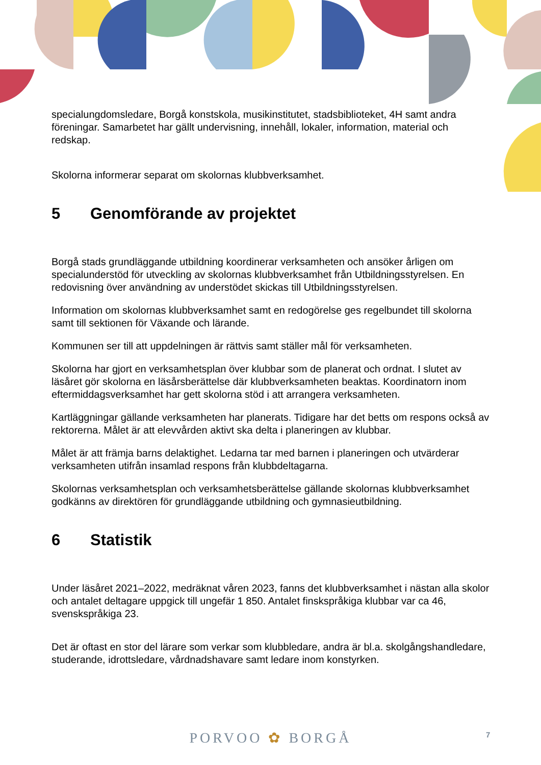specialungdomsledare, Borgå konstskola, musikinstitutet, stadsbiblioteket, 4H samt andra föreningar. Samarbetet har gällt undervisning, innehåll, lokaler, information, material och redskap.
Skolorna informerar separat om skolornas klubbverksamhet.
5 Genomförande av projektet
Borgå stads grundläggande utbildning koordinerar verksamheten och ansöker årligen om specialunderstöd för utveckling av skolornas klubbverksamhet från Utbildningsstyrelsen. En redovisning över användning av understödet skickas till Utbildningsstyrelsen.
Information om skolornas klubbverksamhet samt en redogörelse ges regelbundet till skolorna samt till sektionen för Växande och lärande.
Kommunen ser till att uppdelningen är rättvis samt ställer mål för verksamheten.
Skolorna har gjort en verksamhetsplan över klubbar som de planerat och ordnat. I slutet av läsåret gör skolorna en läsårsberättelse där klubbverksamheten beaktas. Koordinatorn inom eftermiddagsverksamhet har gett skolorna stöd i att arrangera verksamheten.
Kartläggningar gällande verksamheten har planerats. Tidigare har det betts om respons också av rektorerna. Målet är att elevvården aktivt ska delta i planeringen av klubbar.
Målet är att främja barns delaktighet. Ledarna tar med barnen i planeringen och utvärderar verksamheten utifrån insamlad respons från klubbdeltagarna.
Skolornas verksamhetsplan och verksamhetsberättelse gällande skolornas klubbverksamhet godkänns av direktören för grundläggande utbildning och gymnasieutbildning.
6 Statistik
Under läsåret 2021–2022, medräknat våren 2023, fanns det klubbverksamhet i nästan alla skolor och antalet deltagare uppgick till ungefär 1 850. Antalet finskspråkiga klubbar var ca 46, svenskspråkiga 23.
Det är oftast en stor del lärare som verkar som klubbledare, andra är bl.a. skolgångshandledare, studerande, idrottsledare, vårdnadshavare samt ledare inom konstyrken.
PORVOO ✿ BORGÅ 7